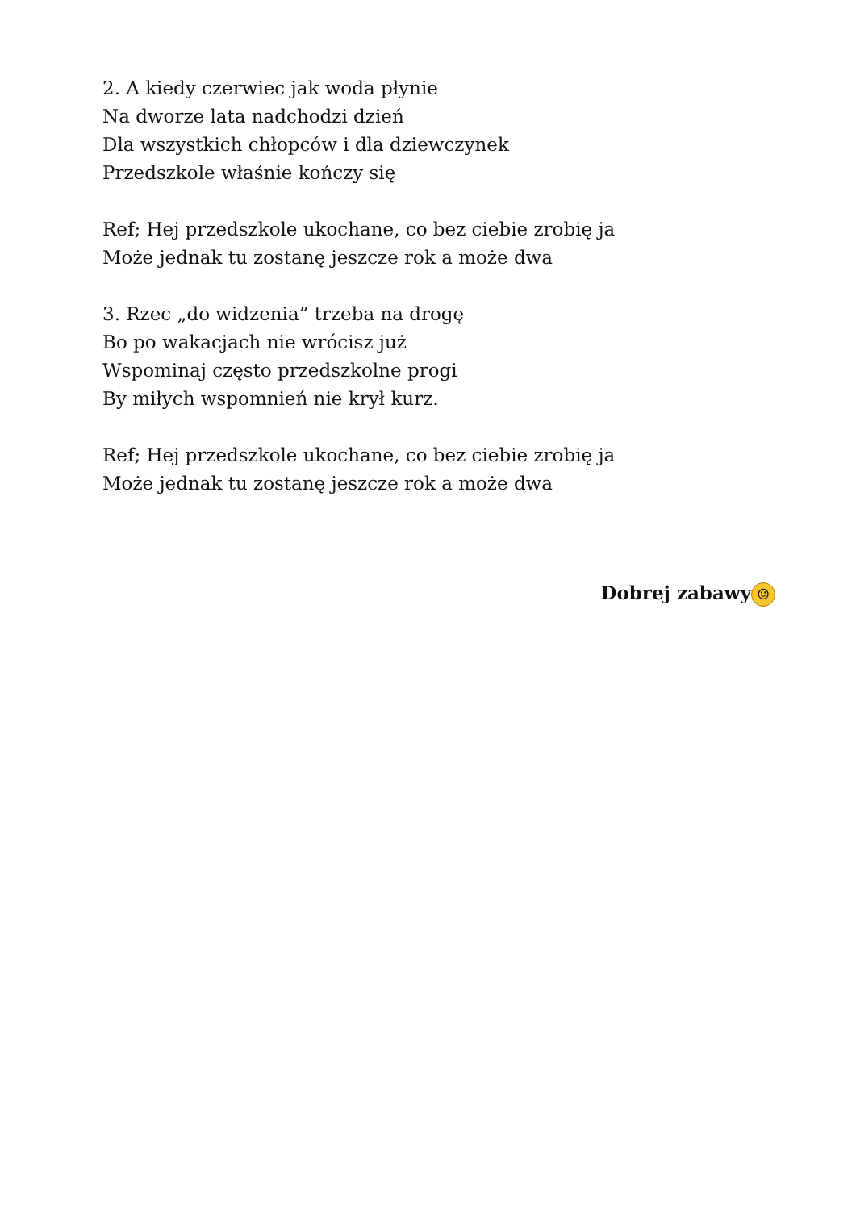2. A kiedy czerwiec jak woda płynie
Na dworze lata nadchodzi dzień
Dla wszystkich chłopców i dla dziewczynek
Przedszkole właśnie kończy się
Ref; Hej przedszkole ukochane, co bez ciebie zrobię ja
Może jednak tu zostanę jeszcze rok a może dwa
3. Rzec „do widzenia” trzeba na drogę
Bo po wakacjach nie wrócisz już
Wspominaj często przedszkolne progi
By miłych wspomnień nie krył kurz.
Ref; Hej przedszkole ukochane, co bez ciebie zrobię ja
Może jednak tu zostanę jeszcze rok a może dwa
Dobrej zabawy ☺